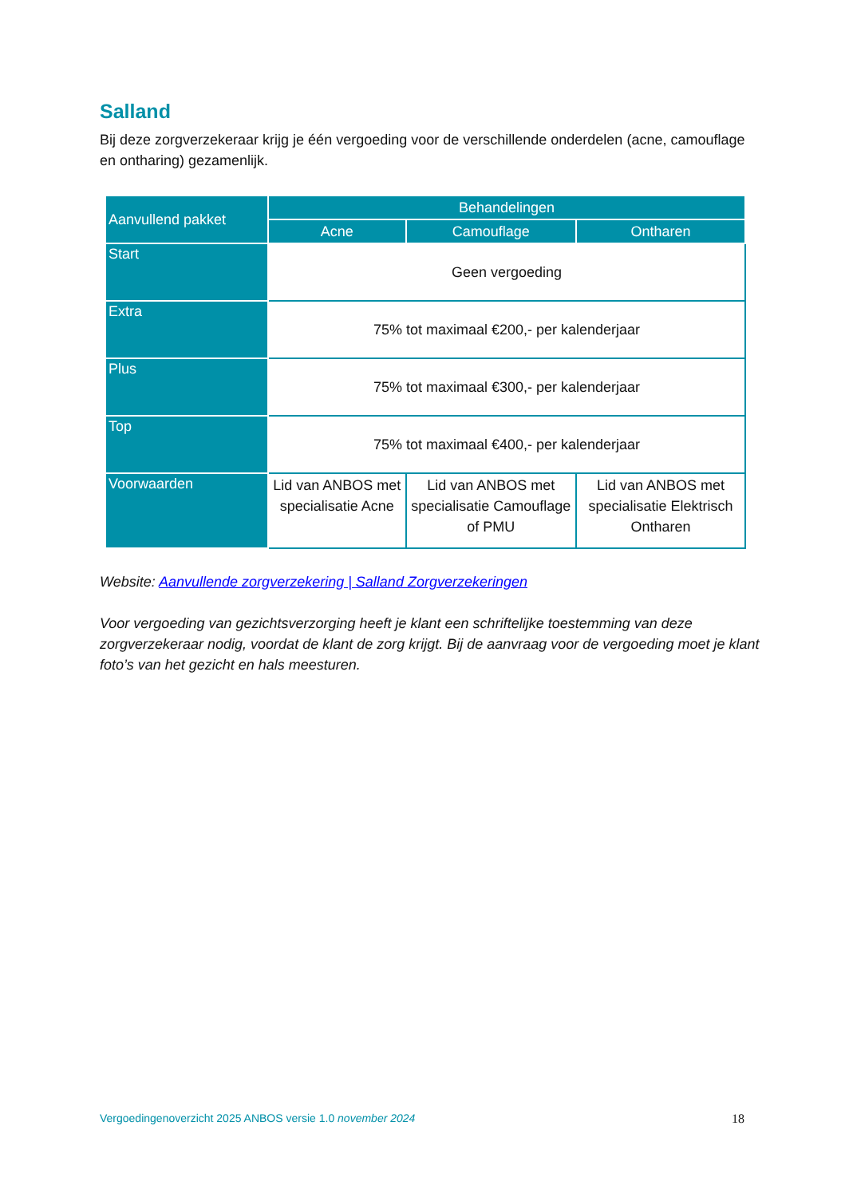Salland
Bij deze zorgverzekeraar krijg je één vergoeding voor de verschillende onderdelen (acne, camouflage en ontharing) gezamenlijk.
| Aanvullend pakket | Behandelingen | | |
| --- | --- | --- | --- |
| | Acne | Camouflage | Ontharen |
| Start | Geen vergoeding | | |
| Extra | 75% tot maximaal €200,- per kalenderjaar | | |
| Plus | 75% tot maximaal €300,- per kalenderjaar | | |
| Top | 75% tot maximaal €400,- per kalenderjaar | | |
| Voorwaarden | Lid van ANBOS met specialisatie Acne | Lid van ANBOS met specialisatie Camouflage of PMU | Lid van ANBOS met specialisatie Elektrisch Ontharen |
Website: Aanvullende zorgverzekering | Salland Zorgverzekeringen
Voor vergoeding van gezichtsverzorging heeft je klant een schriftelijke toestemming van deze zorgverzekeraar nodig, voordat de klant de zorg krijgt. Bij de aanvraag voor de vergoeding moet je klant foto’s van het gezicht en hals meesturen.
Vergoedingenoverzicht 2025 ANBOS versie 1.0 november 2024 18